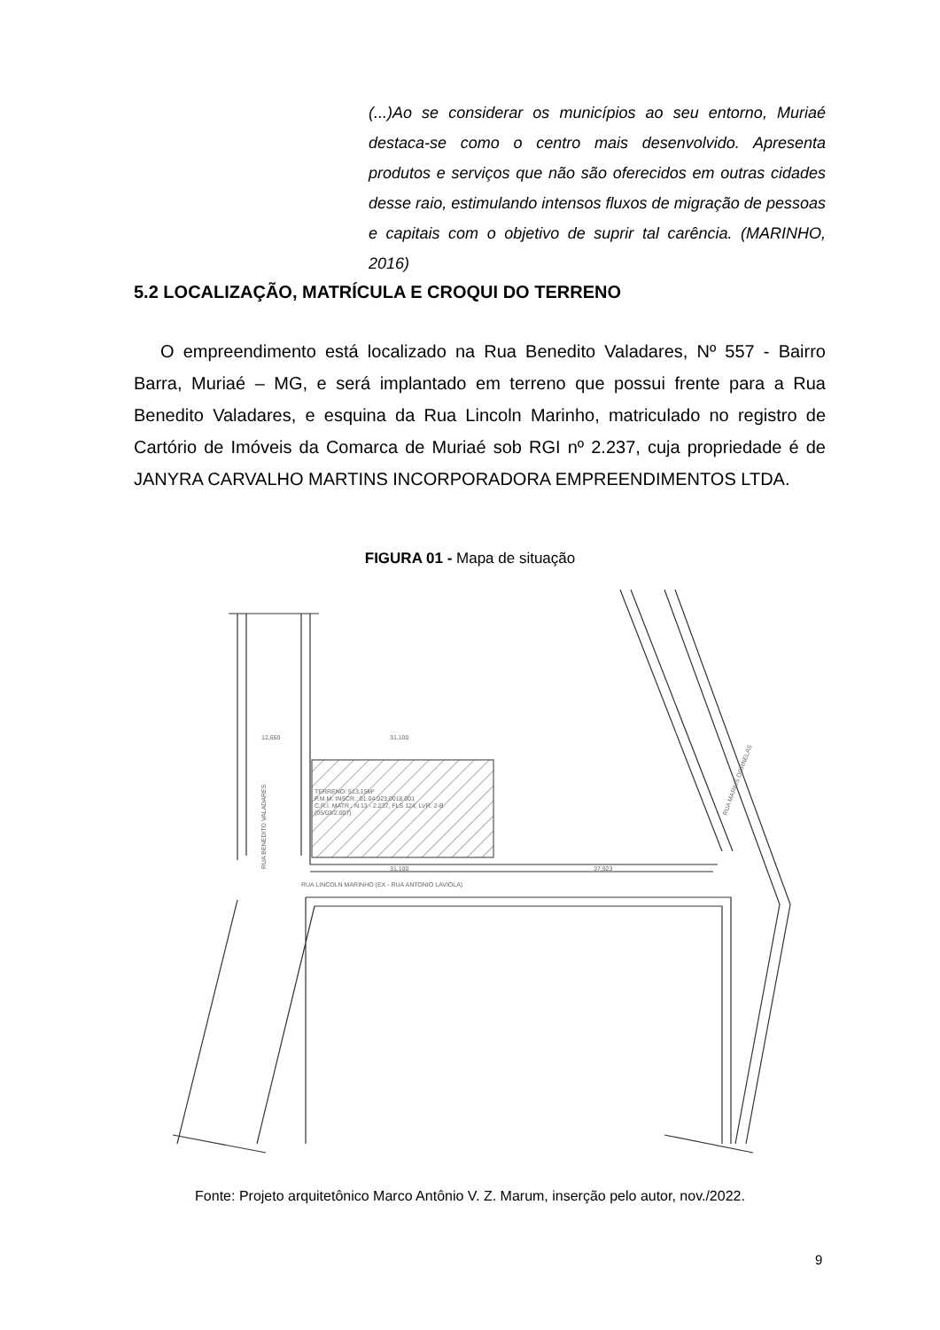(...)Ao se considerar os municípios ao seu entorno, Muriaé destaca-se como o centro mais desenvolvido. Apresenta produtos e serviços que não são oferecidos em outras cidades desse raio, estimulando intensos fluxos de migração de pessoas e capitais com o objetivo de suprir tal carência. (MARINHO, 2016)
5.2 LOCALIZAÇÃO, MATRÍCULA E CROQUI DO TERRENO
O empreendimento está localizado na Rua Benedito Valadares, Nº 557 - Bairro Barra, Muriaé – MG, e será implantado em terreno que possui frente para a Rua Benedito Valadares, e esquina da Rua Lincoln Marinho, matriculado no registro de Cartório de Imóveis da Comarca de Muriaé sob RGI nº 2.237, cuja propriedade é de JANYRA CARVALHO MARTINS INCORPORADORA EMPREENDIMENTOS LTDA.
FIGURA 01 - Mapa de situação
TERRENO: 513,15M²
P.M.M. INSCR.: 01.04.023.0018.001
C.R.I. MATR.: N.13 - 2.237, FLS 124, LVR. 2-B
(05/03/2.007)
12,650
31,100
31,100
37,923
RUA LINCOLN MARINHO (EX - RUA ANTONIO LAVIOLA)
RUA BENEDITO VALADARES
RUA MARIUS DORNELAS
Fonte: Projeto arquitetônico Marco Antônio V. Z. Marum, inserção pelo autor, nov./2022.
9